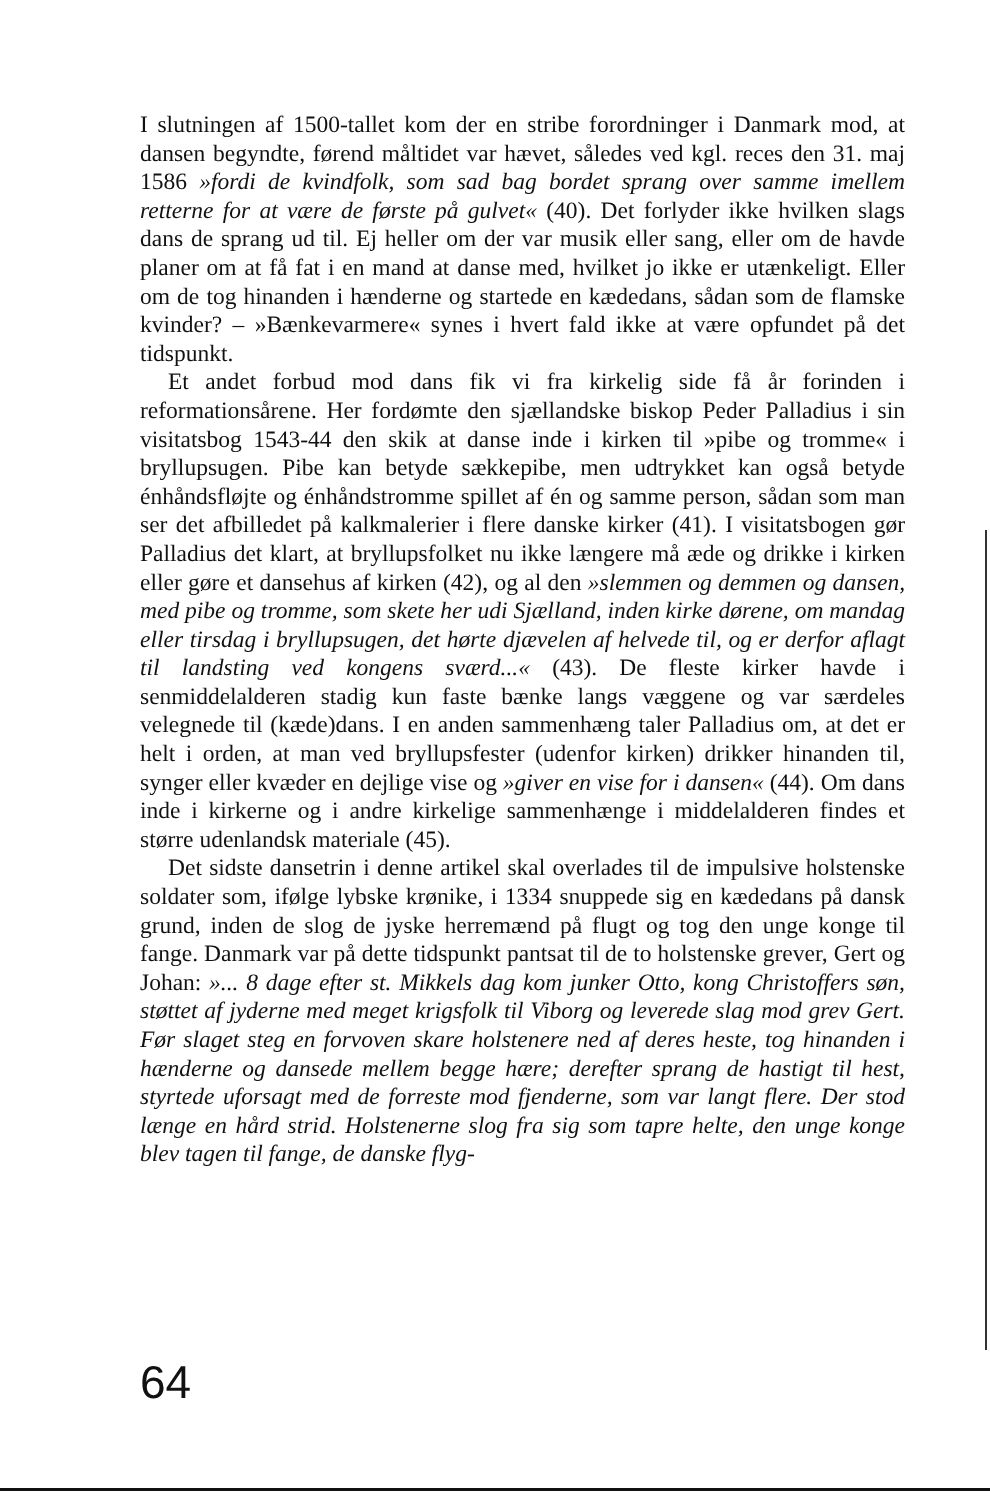I slutningen af 1500-tallet kom der en stribe forordninger i Danmark mod, at dansen begyndte, førend måltidet var hævet, således ved kgl. reces den 31. maj 1586 »fordi de kvindfolk, som sad bag bordet sprang over samme imellem retterne for at være de første på gulvet« (40). Det forlyder ikke hvilken slags dans de sprang ud til. Ej heller om der var musik eller sang, eller om de havde planer om at få fat i en mand at danse med, hvilket jo ikke er utænkeligt. Eller om de tog hinanden i hænderne og startede en kædedans, sådan som de flamske kvinder? – »Bænkevarmere« synes i hvert fald ikke at være opfundet på det tidspunkt.
Et andet forbud mod dans fik vi fra kirkelig side få år forinden i reformationsårene. Her fordømte den sjællandske biskop Peder Palladius i sin visitatsbog 1543-44 den skik at danse inde i kirken til »pibe og tromme« i bryllupsugen. Pibe kan betyde sækkepibe, men udtrykket kan også betyde énhåndsfløjte og énhåndstromme spillet af én og samme person, sådan som man ser det afbilledet på kalkmalerier i flere danske kirker (41). I visitatsbogen gør Palladius det klart, at bryllupsfolket nu ikke længere må æde og drikke i kirken eller gøre et dansehus af kirken (42), og al den »slemmen og demmen og dansen, med pibe og tromme, som skete her udi Sjælland, inden kirke dørene, om mandag eller tirsdag i bryllupsugen, det hørte djævelen af helvede til, og er derfor aflagt til landsting ved kongens sværd...« (43). De fleste kirker havde i senmiddelalderen stadig kun faste bænke langs væggene og var særdeles velegnede til (kæde)dans. I en anden sammenhæng taler Palladius om, at det er helt i orden, at man ved bryllupsfester (udenfor kirken) drikker hinanden til, synger eller kvæder en dejlige vise og »giver en vise for i dansen« (44). Om dans inde i kirkerne og i andre kirkelige sammenhænge i middelalderen findes et større udenlandsk materiale (45).
Det sidste dansetrin i denne artikel skal overlades til de impulsive holstenske soldater som, ifølge lybske krønike, i 1334 snuppede sig en kædedans på dansk grund, inden de slog de jyske herremænd på flugt og tog den unge konge til fange. Danmark var på dette tidspunkt pantsat til de to holstenske grever, Gert og Johan: »... 8 dage efter st. Mikkels dag kom junker Otto, kong Christoffers søn, støttet af jyderne med meget krigsfolk til Viborg og leverede slag mod grev Gert. Før slaget steg en forvoven skare holstenere ned af deres heste, tog hinanden i hænderne og dansede mellem begge hære; derefter sprang de hastigt til hest, styrtede uforsagt med de forreste mod fjenderne, som var langt flere. Der stod længe en hård strid. Holstenerne slog fra sig som tapre helte, den unge konge blev tagen til fange, de danske flyg-
64